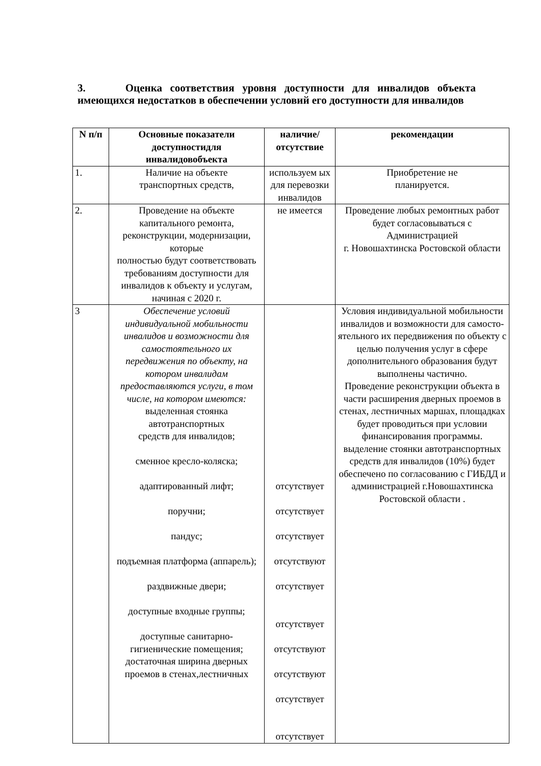3. Оценка соответствия уровня доступности для инвалидов объекта имеющихся недостатков в обеспечении условий его доступности для инвалидов
| N п/п | Основные показатели доступностидля инвалидовобъекта | наличие/ отсутствие | рекомендации |
| --- | --- | --- | --- |
| 1. | Наличие на объекте транспортных средств, | используем ых для перевозки инвалидов | Приобретение не планируется. |
| 2. | Проведение на объекте капитального ремонта, реконструкции, модернизации, которые полностью будут соответствовать требованиям доступности для инвалидов к объекту и услугам, начиная с 2020 г. | не имеется | Проведение любых ремонтных работ будет согласовываться с Администрацией г. Новошахтинска Ростовской области |
| 3 | Обеспечение условий индивидуальной мобильности инвалидов и возможности для самостоятельного их передвижения по объекту, на котором инвалидам предоставляются услуги, в том числе, на котором имеются: выделенная стоянка автотранспортных средств для инвалидов; сменное кресло-коляска; адаптированный лифт; поручни; пандус; подъемная платформа (аппарель); раздвижные двери; доступные входные группы; доступные санитарно-гигиенические помещения; достаточная ширина дверных проемов в стенах,лестничных | отсутствует отсутствует отсутствует отсутствуют отсутствует отсутствует отсутствуют отсутствуют отсутствует отсутствует | Условия индивидуальной мобильности инвалидов и возможности для самосто-ятельного их передвижения по объекту с целью получения услуг в сфере дополнительного образования будут выполнены частично. Проведение реконструкции объекта в части расширения дверных проемов в стенах, лестничных маршах, площадках будет проводиться при условии финансирования программы. выделение стоянки автотранспортных средств для инвалидов (10%) будет обеспечено по согласованию с ГИБДД и администрацией г.Новошахтинска Ростовской области . |